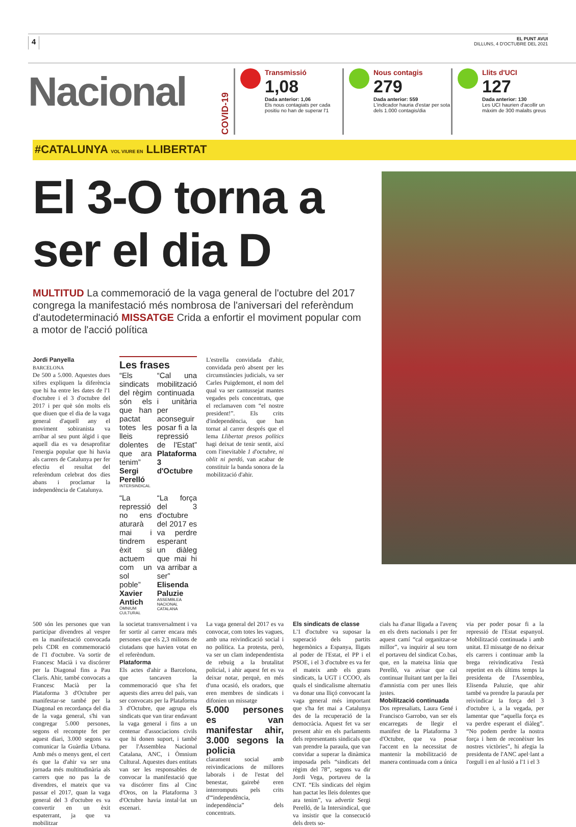4
EL PUNT AVUI
DILLUNS, 4 D'OCTUBRE DEL 2021
Nacional
COVID-19
Transmissió
1,08
Dada anterior: 1,06
Els nous contagiats per cada positiu no han de superar l'1
Nous contagis
279
Dada anterior: 559
L'indicador hauria d'estar per sota dels 1.000 contagis/dia
Llits d'UCI
127
Dada anterior: 130
Les UCI haurien d'acollir un màxim de 300 malalts greus
#CATALUNYA VOL VIURE EN LLIBERTAT
El 3-O torna a ser el dia D
MULTITUD La commemoració de la vaga general de l'octubre del 2017 congrega la manifestació més nombrosa de l'aniversari del referèndum d'autodeterminació MISSATGE Crida a enfortir el moviment popular com a motor de l'acció política
Jordi Panyella
BARCELONA
De 500 a 5.000. Aquestes dues xifres expliquen la diferència que hi ha entre les dates de l'1 d'octubre i el 3 d'octubre del 2017 i per què són molts els que diuen que el dia de la vaga general d'aquell any el moviment sobiranista va arribar al seu punt àlgid i que aquell dia es va desaprofitar l'energia popular que hi havia als carrers de Catalunya per fer efectiu el resultat del referèndum celebrat dos dies abans i proclamar la independència de Catalunya.
Les frases
“Els sindicats del règim són els que han pactat totes les lleis dolentes que ara tenim” Sergi Perelló
INTERSINDICAL
“Cal una mobilització continuada i unitària per aconseguir posar fi a la repressió de l'Estat” Plataforma 3 d'Octubre
“La repressió no ens aturarà mai i tindrem èxit si actuem com un sol poble” Xavier Antich
ÒMNIUM CULTURAL
“La força del 3 d'octubre del 2017 es va perdre esperant un diàleg que mai hi va arribar a ser” Elisenda Paluzie
ASSEMBLEA NACIONAL CATALANA
L'estrella convidada d'ahir, convidada però absent per les circumstàncies judicials, va ser Carles Puigdemont, el nom del qual va ser cantussejat mantes vegades pels concentrats, que el reclamaven com “el nostre president!”. Els crits d'independència, que han tornat al carrer després que el lema Llibertat presos polítics hagi deixat de tenir sentit, així com l'inevitable 1 d'octubre, ni oblit ni perdó, van acabar de constituir la banda sonora de la mobilització d'ahir.
500 són les persones que van participar divendres al vespre en la manifestació convocada pels CDR en commemoració de l'1 d'octubre. Va sortir de Francesc Macià i va discórrer per la Diagonal fins a Pau Claris. Ahir, també convocats a Francesc Macià per la Plataforma 3 d'Octubre per manifestar-se també per la Diagonal en recordança del dia de la vaga general, s'hi van congregar 5.000 persones, segons el recompte fet per aquest diari, 3.000 segons va comunicar la Guàrdia Urbana. Amb més o menys gent, el cert és que la d'ahir va ser una jornada més multitudinària als carrers que no pas la de divendres, el mateix que va passar el 2017, quan la vaga general del 3 d'octubre es va convertir en un èxit espaterrant, ja que va mobilitzar
la societat transversalment i va fer sortir al carrer encara més persones que els 2,3 milions de ciutadans que havien votat en el referèndum.
Plataforma
Els actes d'ahir a Barcelona, que tancaven la commemoració que s'ha fet aquests dies arreu del país, van ser convocats per la Plataforma 3 d'Octubre, que agrupa els sindicats que van tirar endavant la vaga general i fins a un centenar d'associacions civils que hi donen suport, i també per l'Assemblea Nacional Catalana, ANC, i Òmnium Cultural. Aquestes dues entitats van ser les responsables de convocar la manifestació que va discórrer fins al Cinc d'Oros, on la Plataforma 3 d'Octubre havia instal·lat un escenari.
La vaga general del 2017 es va convocar, com totes les vagues, amb una reivindicació social i no política. La protesta, però, va ser un clam independentista de rebuig a la brutalitat policial, i ahir aquest fet es va deixar notar, perquè, en més d'una ocasió, els oradors, que eren membres de sindicats i difonien un missatge
5.000 persones es van manifestar ahir, 3.000 segons la policia
clarament social amb reivindicacions de millores laborals i de l'estat del benestar, gairebé eren interromputs pels crits d'“independència, independència” dels concentrats.
Els sindicats de classe
L'1 d'octubre va suposar la superació dels partits hegemònics a Espanya, lligats al poder de l'Estat, el PP i el PSOE, i el 3 d'octubre es va fer el mateix amb els grans sindicats, la UGT i CCOO, als quals el sindicalisme alternatiu va donar una lliçó convocant la vaga general més important que s'ha fet mai a Catalunya des de la recuperació de la democràcia. Aquest fet va ser present ahir en els parlaments dels representants sindicals que van prendre la paraula, que van convidar a superar la dinàmica imposada pels “sindicats del règim del 78”, segons va dir Jordi Vega, portaveu de la CNT. “Els sindicats del règim han pactat les lleis dolentes que ara tenim”, va advertir Sergi Perelló, de la Intersindical, que va insistir que la consecució dels drets so-
cials ha d'anar lligada a l'avenç en els drets nacionals i per fer aquest camí “cal organitzar-se millor”, va inquirir al seu torn el portaveu del sindicat Co.bas, que, en la mateixa línia que Perelló, va avisar que cal continuar lluitant tant per la llei d'amnistia com per unes lleis justes.
Mobilització continuada
Dos represaliats, Laura Gené i Francisco Garrobo, van ser els encarregats de llegir el manifest de la Plataforma 3 d'Octubre, que va posar l'accent en la necessitat de mantenir la mobilització de manera continuada com a única
via per poder posar fi a la repressió de l'Estat espanyol. Mobilització continuada i amb unitat. El missatge de no deixar els carrers i continuar amb la brega reivindicativa l'està repetint en els últims temps la presidenta de l'Assemblea, Elisenda Paluzie, que ahir també va prendre la paraula per reivindicar la força del 3 d'octubre i, a la vegada, per lamentar que “aquella força es va perdre esperant el diàleg”. “No podem perdre la nostra força i hem de reconèixer les nostres victòries”, hi afegia la presidenta de l'ANC apel·lant a l'orgull i en al·lusió a l'1 i el 3